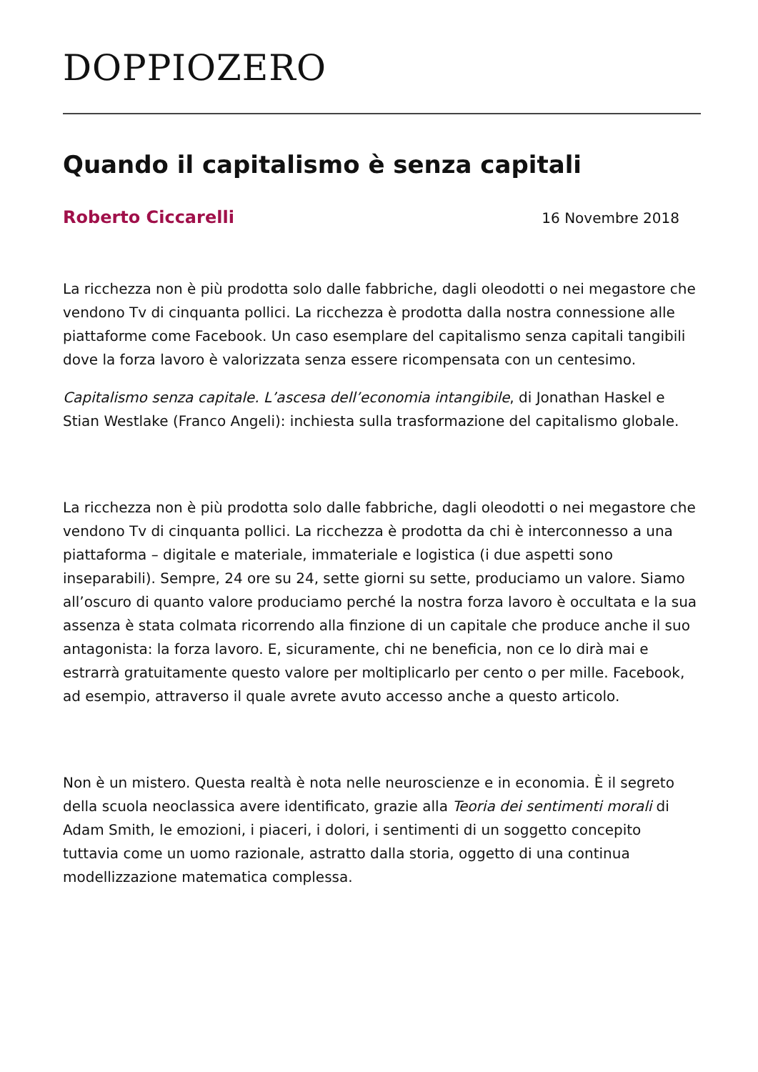DOPPIOZERO
Quando il capitalismo è senza capitali
Roberto Ciccarelli 16 Novembre 2018
La ricchezza non è più prodotta solo dalle fabbriche, dagli oleodotti o nei megastore che vendono Tv di cinquanta pollici. La ricchezza è prodotta dalla nostra connessione alle piattaforme come Facebook. Un caso esemplare del capitalismo senza capitali tangibili dove la forza lavoro è valorizzata senza essere ricompensata con un centesimo.
Capitalismo senza capitale. L’ascesa dell’economia intangibile, di Jonathan Haskel e Stian Westlake (Franco Angeli): inchiesta sulla trasformazione del capitalismo globale.
La ricchezza non è più prodotta solo dalle fabbriche, dagli oleodotti o nei megastore che vendono Tv di cinquanta pollici. La ricchezza è prodotta da chi è interconnesso a una piattaforma – digitale e materiale, immateriale e logistica (i due aspetti sono inseparabili). Sempre, 24 ore su 24, sette giorni su sette, produciamo un valore. Siamo all’oscuro di quanto valore produciamo perché la nostra forza lavoro è occultata e la sua assenza è stata colmata ricorrendo alla finzione di un capitale che produce anche il suo antagonista: la forza lavoro. E, sicuramente, chi ne beneficia, non ce lo dirà mai e estrarrà gratuitamente questo valore per moltiplicarlo per cento o per mille. Facebook, ad esempio, attraverso il quale avrete avuto accesso anche a questo articolo.
Non è un mistero. Questa realtà è nota nelle neuroscienze e in economia. È il segreto della scuola neoclassica avere identificato, grazie alla Teoria dei sentimenti morali di Adam Smith, le emozioni, i piaceri, i dolori, i sentimenti di un soggetto concepito tuttavia come un uomo razionale, astratto dalla storia, oggetto di una continua modellizzazione matematica complessa.